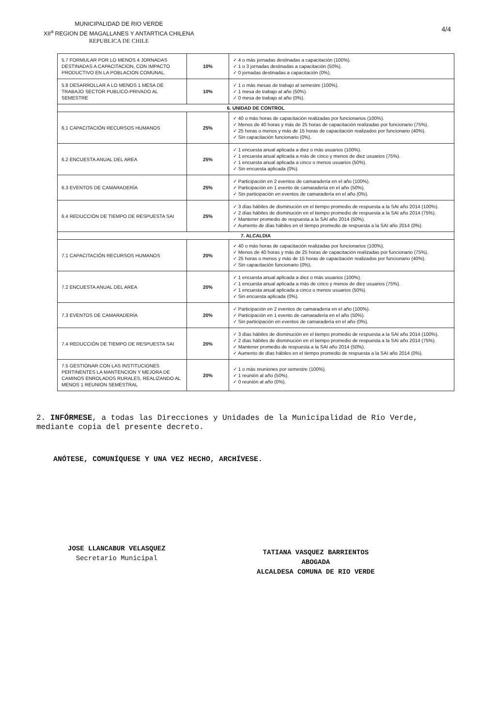MUNICIPALIDAD DE RIO VERDE
XII<sup>a</sup> REGION DE MAGALLANES Y ANTARTICA CHILENA
REPUBLICA DE CHILE
4/4
| 5.7 FORMULAR POR LO MENOS 4 JORNADAS DESTINADAS A CAPACITACION, CON IMPACTO PRODUCTIVO EN LA POBLACION COMUNAL. | 10% | ✓ 4 o más jornadas destinadas a capacitación (100%). ✓ 1 o 3 jornadas destinadas a capacitación (50%). ✓ 0 jornadas destinadas a capacitación (0%). |
| 5.8 DESARROLLAR A LO MENOS 1 MESA DE TRABAJO SECTOR PUBLICO-PRIVADO AL SEMESTRE | 10% | ✓ 1 o más mesas de trabajo al semestre (100%). ✓ 1 mesa de trabajo al año (50%). ✓ 0 mesa de trabajo al año (0%). |
| 6. UNIDAD DE CONTROL | | |
| 6.1 CAPACITACIÓN RECURSOS HUMANOS | 25% | ✓ 40 o más horas de capacitación realizadas por funcionarios (100%). ✓ Menos de 40 horas y más de 25 horas de capacitación realizadas por funcionario (75%). ✓ 25 horas o menos y más de 15 horas de capacitación realizados por funcionario (40%). ✓ Sin capacitación funcionario (0%). |
| 6.2 ENCUESTA ANUAL DEL AREA | 25% | ✓ 1 encuesta anual aplicada a diez o más usuarios (100%). ✓ 1 encuesta anual aplicada a más de cinco y menos de diez usuarios (75%). ✓ 1 encuesta anual aplicada a cinco o menos usuarios (50%). ✓ Sin encuesta aplicada (0%). |
| 6.3 EVENTOS DE CAMARADERÍA | 25% | ✓ Participación en 2 eventos de camaradería en el año (100%). ✓ Participación en 1 evento de camaradería en el año (50%). ✓ Sin participación en eventos de camaradería en el año (0%). |
| 6.4 REDUCCIÓN DE TIEMPO DE RESPUESTA SAI | 25% | ✓ 3 días hábiles de disminución en el tiempo promedio de respuesta a la SAI año 2014 (100%). ✓ 2 días hábiles de disminución en el tiempo promedio de respuesta a la SAI año 2014 (75%). ✓ Mantener promedio de respuesta a la SAI año 2014 (50%). ✓ Aumento de días hábiles en el tiempo promedio de respuesta a la SAI año 2014 (0%). |
| 7. ALCALDIA | | |
| 7.1 CAPACITACIÓN RECURSOS HUMANOS | 20% | ✓ 40 o más horas de capacitación realizadas por funcionarios (100%). ✓ Menos de 40 horas y más de 25 horas de capacitación realizadas por funcionario (75%). ✓ 25 horas o menos y más de 15 horas de capacitación realizados por funcionario (40%). ✓ Sin capacitación funcionario (0%). |
| 7.2 ENCUESTA ANUAL DEL AREA | 20% | ✓ 1 encuesta anual aplicada a diez o más usuarios (100%). ✓ 1 encuesta anual aplicada a más de cinco y menos de diez usuarios (75%). ✓ 1 encuesta anual aplicada a cinco o menos usuarios (50%). ✓ Sin encuesta aplicada (0%). |
| 7.3 EVENTOS DE CAMARADERÍA | 20% | ✓ Participación en 2 eventos de camaradería en el año (100%). ✓ Participación en 1 evento de camaradería en el año (50%). ✓ Sin participación en eventos de camaradería en el año (0%). |
| 7.4 REDUCCIÓN DE TIEMPO DE RESPUESTA SAI | 20% | ✓ 3 días hábiles de disminución en el tiempo promedio de respuesta a la SAI año 2014 (100%). ✓ 2 días hábiles de disminución en el tiempo promedio de respuesta a la SAI año 2014 (75%). ✓ Mantener promedio de respuesta a la SAI año 2014 (50%). ✓ Aumento de días hábiles en el tiempo promedio de respuesta a la SAI año 2014 (0%). |
| 7.5 GESTIONAR CON LAS INSTITUCIONES PERTINENTES LA MANTENCION Y MEJORA DE CAMINOS ENROLADOS RURALES, REALIZANDO AL MENOS 1 REUNION SEMESTRAL | 20% | ✓ 1 o más reuniones por semestre (100%). ✓ 1 reunión al año (50%). ✓ 0 reunión al año (0%). |
2. INFÓRMESE, a todas las Direcciones y Unidades de la Municipalidad de Río Verde, mediante copia del presente decreto.
ANÓTESE, COMUNÍQUESE Y UNA VEZ HECHO, ARCHÍVESE.
JOSE LLANCABUR VELASQUEZ
Secretario Municipal
TATIANA VASQUEZ BARRIENTOS
ABOGADA
ALCALDESA COMUNA DE RIO VERDE